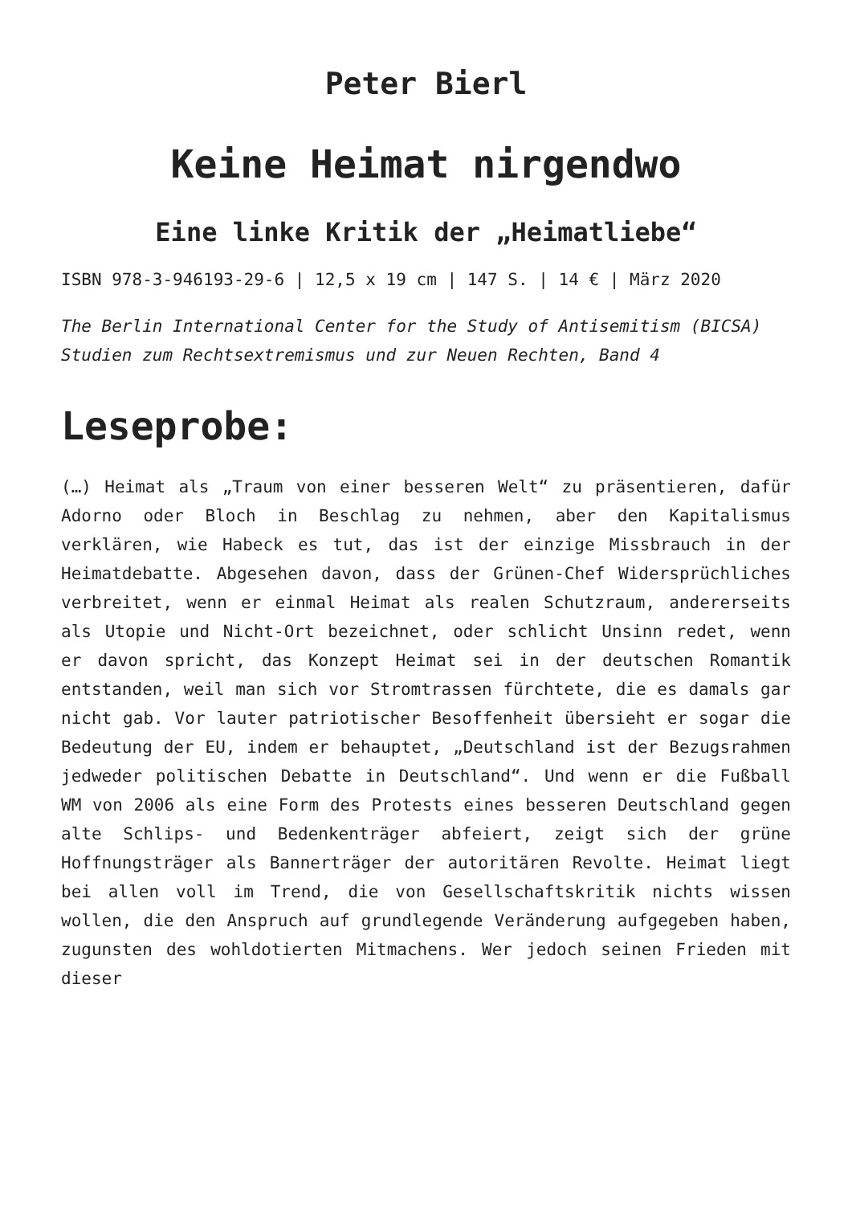Peter Bierl
Keine Heimat nirgendwo
Eine linke Kritik der „Heimatliebe“
ISBN 978-3-946193-29-6 | 12,5 x 19 cm | 147 S. | 14 € | März 2020
The Berlin International Center for the Study of Antisemitism (BICSA)
Studien zum Rechtsextremismus und zur Neuen Rechten, Band 4
Leseprobe:
(…) Heimat als „Traum von einer besseren Welt“ zu präsentieren, dafür Adorno oder Bloch in Beschlag zu nehmen, aber den Kapitalismus verklären, wie Habeck es tut, das ist der einzige Missbrauch in der Heimatdebatte. Abgesehen davon, dass der Grünen-Chef Widersprüchliches verbreitet, wenn er einmal Heimat als realen Schutzraum, andererseits als Utopie und Nicht-Ort bezeichnet, oder schlicht Unsinn redet, wenn er davon spricht, das Konzept Heimat sei in der deutschen Romantik entstanden, weil man sich vor Stromtrassen fürchtete, die es damals gar nicht gab. Vor lauter patriotischer Besoffenheit übersieht er sogar die Bedeutung der EU, indem er behauptet, „Deutschland ist der Bezugsrahmen jedweder politischen Debatte in Deutschland“. Und wenn er die Fußball WM von 2006 als eine Form des Protests eines besseren Deutschland gegen alte Schlips- und Bedenkenträger abfeiert, zeigt sich der grüne Hoffnungsträger als Bannerträger der autoritären Revolte. Heimat liegt bei allen voll im Trend, die von Gesellschaftskritik nichts wissen wollen, die den Anspruch auf grundlegende Veränderung aufgegeben haben, zugunsten des wohldotierten Mitmachens. Wer jedoch seinen Frieden mit dieser